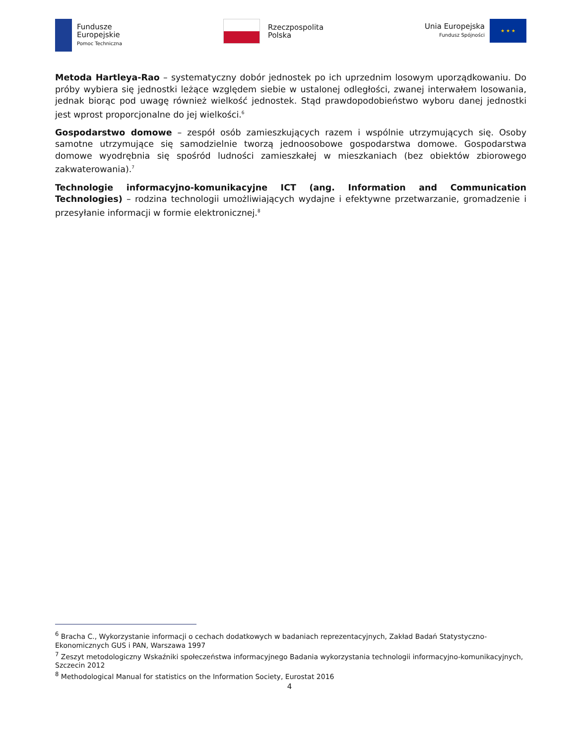Fundusze
Europejskie
Pomoc Techniczna
Rzeczpospolita
Polska
Unia Europejska
Fundusz Spójności
★ ★ ★
Metoda Hartleya-Rao – systematyczny dobór jednostek po ich uprzednim losowym uporządkowaniu. Do próby wybiera się jednostki leżące względem siebie w ustalonej odległości, zwanej interwałem losowania, jednak biorąc pod uwagę również wielkość jednostek. Stąd prawdopodobieństwo wyboru danej jednostki jest wprost proporcjonalne do jej wielkości.<sup>6</sup>
Gospodarstwo domowe – zespół osób zamieszkujących razem i wspólnie utrzymujących się. Osoby samotne utrzymujące się samodzielnie tworzą jednoosobowe gospodarstwa domowe. Gospodarstwa domowe wyodrębnia się spośród ludności zamieszkałej w mieszkaniach (bez obiektów zbiorowego zakwaterowania).<sup>7</sup>
Technologie informacyjno-komunikacyjne ICT (ang. Information and Communication Technologies) – rodzina technologii umożliwiających wydajne i efektywne przetwarzanie, gromadzenie i przesyłanie informacji w formie elektronicznej.<sup>8</sup>
<sup>6</sup> Bracha C., Wykorzystanie informacji o cechach dodatkowych w badaniach reprezentacyjnych, Zakład Badań Statystyczno-Ekonomicznych GUS i PAN, Warszawa 1997
<sup>7</sup> Zeszyt metodologiczny Wskaźniki społeczeństwa informacyjnego Badania wykorzystania technologii informacyjno-komunikacyjnych, Szczecin 2012
<sup>8</sup> Methodological Manual for statistics on the Information Society, Eurostat 2016
4